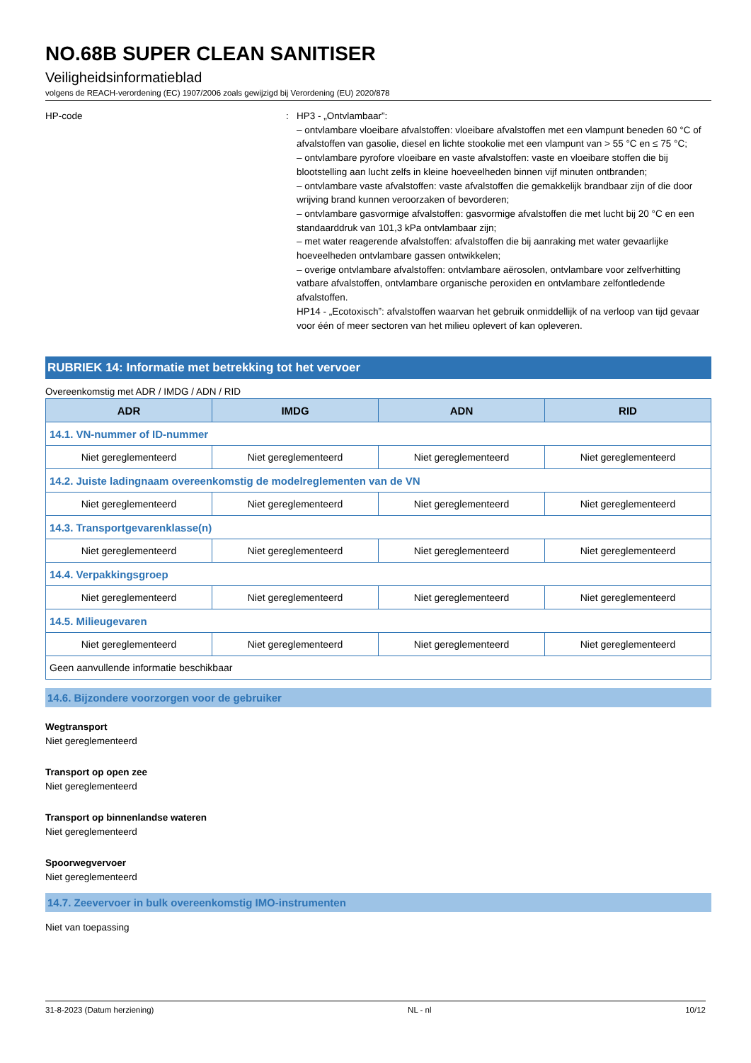NO.68B SUPER CLEAN SANITISER
Veiligheidsinformatieblad
volgens de REACH-verordening (EC) 1907/2006 zoals gewijzigd bij Verordening (EU) 2020/878
HP-code : HP3 - „Ontvlambaar”:
– ontvlambare vloeibare afvalstoffen: vloeibare afvalstoffen met een vlampunt beneden 60 °C of afvalstoffen van gasolie, diesel en lichte stookolie met een vlampunt van > 55 °C en ≤ 75 °C;
– ontvlambare pyrofore vloeibare en vaste afvalstoffen: vaste en vloeibare stoffen die bij blootstelling aan lucht zelfs in kleine hoeveelheden binnen vijf minuten ontbranden;
– ontvlambare vaste afvalstoffen: vaste afvalstoffen die gemakkelijk brandbaar zijn of die door wrijving brand kunnen veroorzaken of bevorderen;
– ontvlambare gasvormige afvalstoffen: gasvormige afvalstoffen die met lucht bij 20 °C en een standaarddruk van 101,3 kPa ontvlambaar zijn;
– met water reagerende afvalstoffen: afvalstoffen die bij aanraking met water gevaarlijke hoeveelheden ontvlambare gassen ontwikkelen;
– overige ontvlambare afvalstoffen: ontvlambare aërosolen, ontvlambare voor zelfverhitting vatbare afvalstoffen, ontvlambare organische peroxiden en ontvlambare zelfontledende afvalstoffen.
HP14 - „Ecotoxisch”: afvalstoffen waarvan het gebruik onmiddellijk of na verloop van tijd gevaar voor één of meer sectoren van het milieu oplevert of kan opleveren.
RUBRIEK 14: Informatie met betrekking tot het vervoer
Overeenkomstig met ADR / IMDG / ADN / RID
| ADR | IMDG | ADN | RID |
| --- | --- | --- | --- |
| 14.1. VN-nummer of ID-nummer | | | |
| Niet gereglementeerd | Niet gereglementeerd | Niet gereglementeerd | Niet gereglementeerd |
| 14.2. Juiste ladingnaam overeenkomstig de modelreglementen van de VN | | | |
| Niet gereglementeerd | Niet gereglementeerd | Niet gereglementeerd | Niet gereglementeerd |
| 14.3. Transportgevarenklasse(n) | | | |
| Niet gereglementeerd | Niet gereglementeerd | Niet gereglementeerd | Niet gereglementeerd |
| 14.4. Verpakkingsgroep | | | |
| Niet gereglementeerd | Niet gereglementeerd | Niet gereglementeerd | Niet gereglementeerd |
| 14.5. Milieugevaren | | | |
| Niet gereglementeerd | Niet gereglementeerd | Niet gereglementeerd | Niet gereglementeerd |
| Geen aanvullende informatie beschikbaar | | | |
14.6. Bijzondere voorzorgen voor de gebruiker
Wegtransport
Niet gereglementeerd
Transport op open zee
Niet gereglementeerd
Transport op binnenlandse wateren
Niet gereglementeerd
Spoorwegvervoer
Niet gereglementeerd
14.7. Zeevervoer in bulk overeenkomstig IMO-instrumenten
Niet van toepassing
31-8-2023 (Datum herziening) NL - nl 10/12